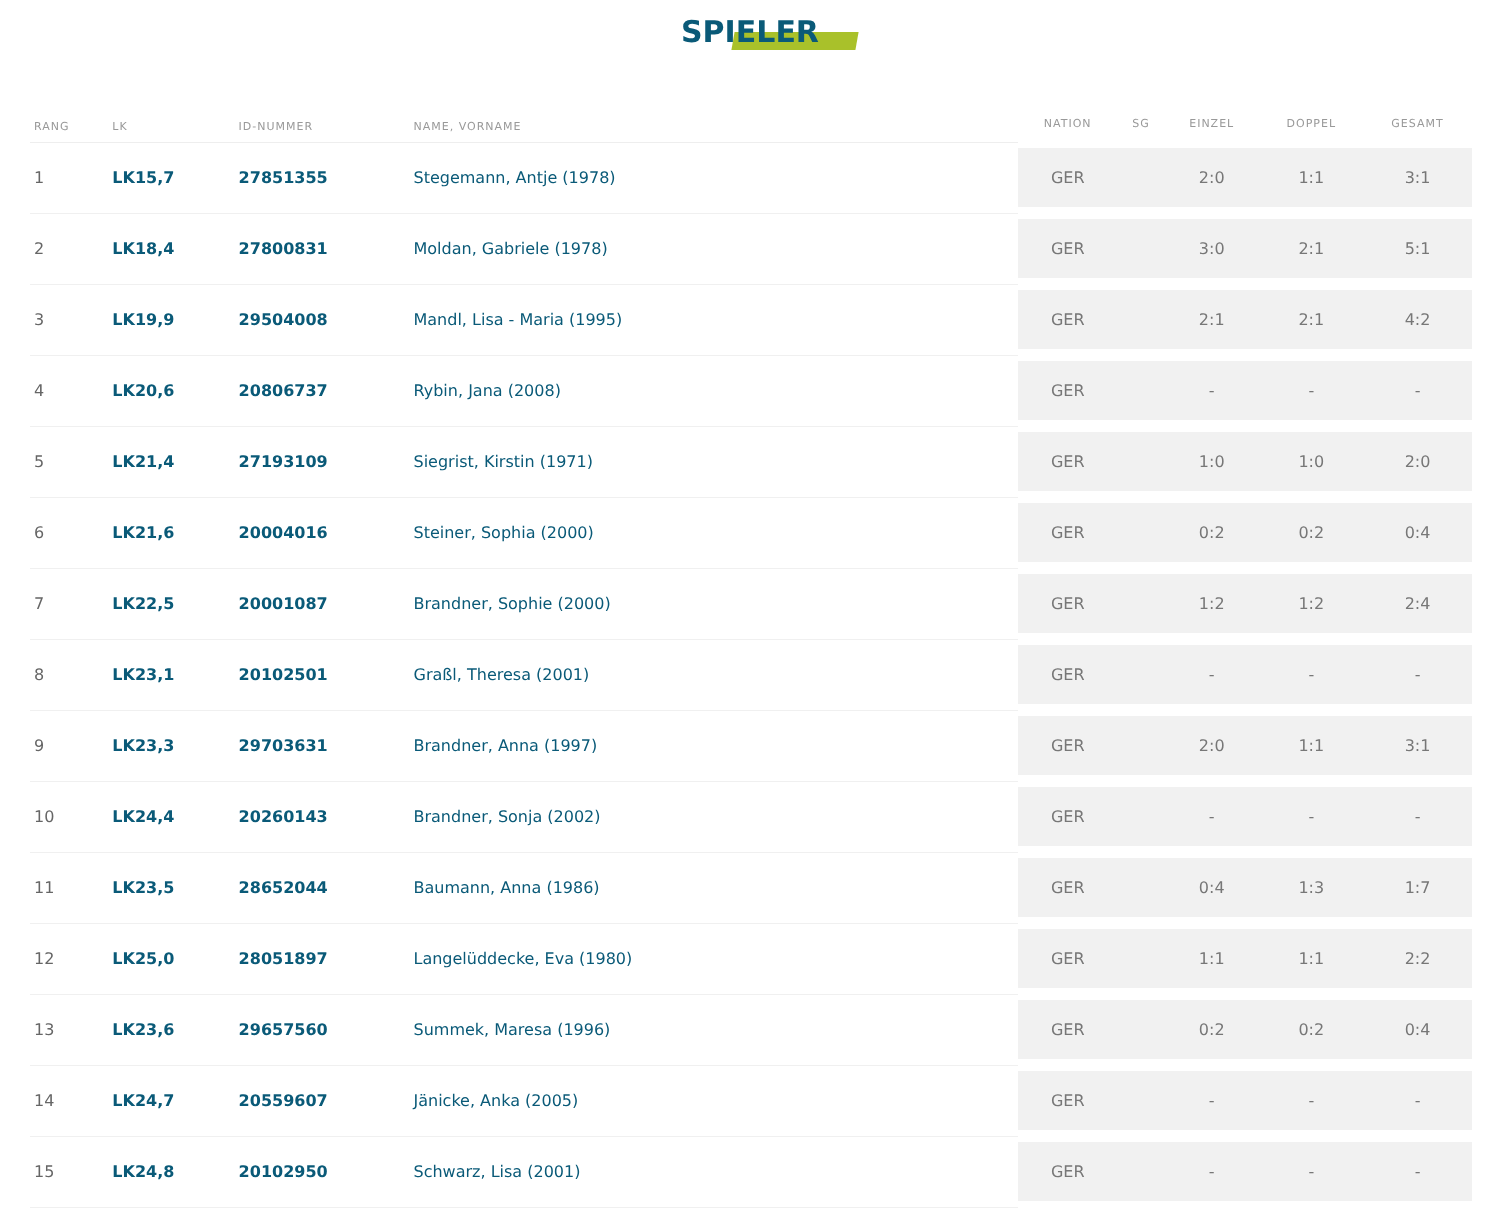SPIELER
| RANG | LK | ID-NUMMER | NAME, VORNAME | NATION | SG | EINZEL | DOPPEL | GESAMT |
| --- | --- | --- | --- | --- | --- | --- | --- | --- |
| 1 | LK15,7 | 27851355 | Stegemann, Antje (1978) | GER | | 2:0 | 1:1 | 3:1 |
| 2 | LK18,4 | 27800831 | Moldan, Gabriele (1978) | GER | | 3:0 | 2:1 | 5:1 |
| 3 | LK19,9 | 29504008 | Mandl, Lisa - Maria (1995) | GER | | 2:1 | 2:1 | 4:2 |
| 4 | LK20,6 | 20806737 | Rybin, Jana (2008) | GER | | - | - | - |
| 5 | LK21,4 | 27193109 | Siegrist, Kirstin (1971) | GER | | 1:0 | 1:0 | 2:0 |
| 6 | LK21,6 | 20004016 | Steiner, Sophia (2000) | GER | | 0:2 | 0:2 | 0:4 |
| 7 | LK22,5 | 20001087 | Brandner, Sophie (2000) | GER | | 1:2 | 1:2 | 2:4 |
| 8 | LK23,1 | 20102501 | Graßl, Theresa (2001) | GER | | - | - | - |
| 9 | LK23,3 | 29703631 | Brandner, Anna (1997) | GER | | 2:0 | 1:1 | 3:1 |
| 10 | LK24,4 | 20260143 | Brandner, Sonja (2002) | GER | | - | - | - |
| 11 | LK23,5 | 28652044 | Baumann, Anna (1986) | GER | | 0:4 | 1:3 | 1:7 |
| 12 | LK25,0 | 28051897 | Langelüddecke, Eva (1980) | GER | | 1:1 | 1:1 | 2:2 |
| 13 | LK23,6 | 29657560 | Summek, Maresa (1996) | GER | | 0:2 | 0:2 | 0:4 |
| 14 | LK24,7 | 20559607 | Jänicke, Anka (2005) | GER | | - | - | - |
| 15 | LK24,8 | 20102950 | Schwarz, Lisa (2001) | GER | | - | - | - |